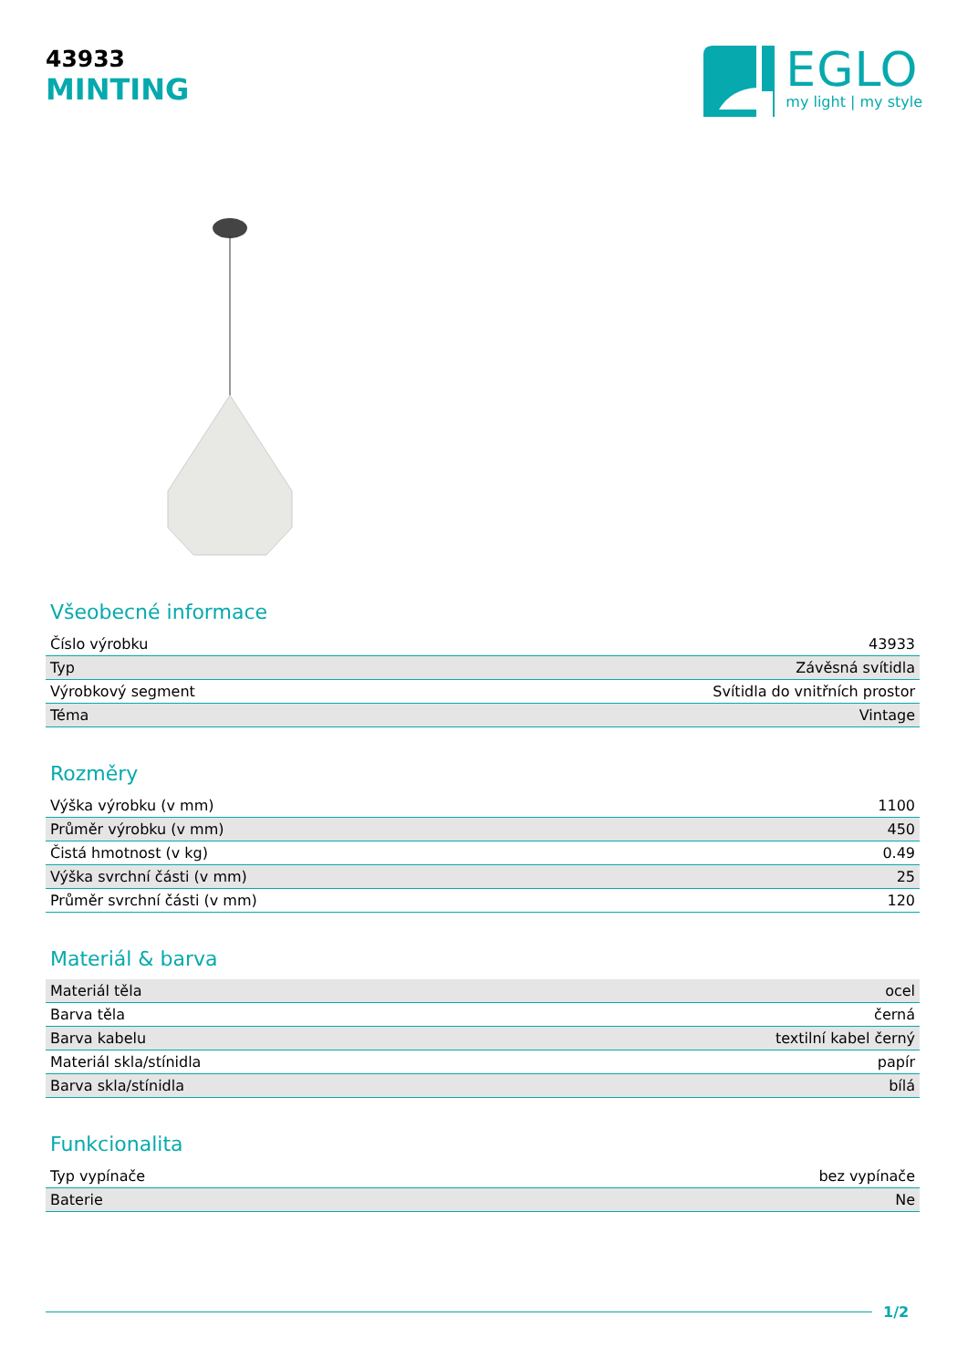43933
MINTING
EGLO
my light | my style
Všeobecné informace
| Číslo výrobku | 43933 |
| Typ | Závěsná svítidla |
| Výrobkový segment | Svítidla do vnitřních prostor |
| Téma | Vintage |
Rozměry
| Výška výrobku (v mm) | 1100 |
| Průměr výrobku (v mm) | 450 |
| Čistá hmotnost (v kg) | 0.49 |
| Výška svrchní části (v mm) | 25 |
| Průměr svrchní části (v mm) | 120 |
Materiál & barva
| Materiál těla | ocel |
| Barva těla | černá |
| Barva kabelu | textilní kabel černý |
| Materiál skla/stínidla | papír |
| Barva skla/stínidla | bílá |
Funkcionalita
| Typ vypínače | bez vypínače |
| Baterie | Ne |
1/2